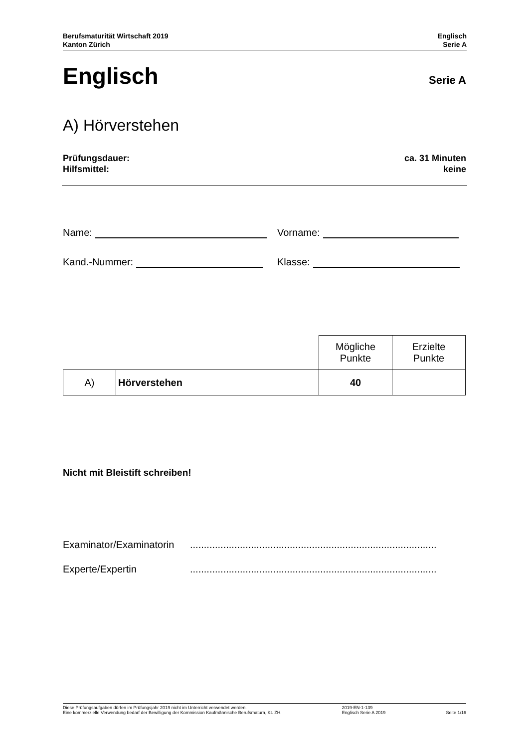Berufsmaturität Wirtschaft 2019
Kanton Zürich
Englisch
Serie A
Englisch
Serie A
A) Hörverstehen
Prüfungsdauer:
Hilfsmittel:
ca. 31 Minuten
keine
Name: Vorname:
Kand.-Nummer: Klasse:
| | | Mögliche Punkte | Erzielte Punkte |
| A) | Hörverstehen | 40 | |
Nicht mit Bleistift schreiben!
Examinator/Examinatorin.........................................................................................
Experte/Expertin.........................................................................................
Diese Prüfungsaufgaben dürfen im Prüfungsjahr 2019 nicht im Unterricht verwendet werden.
Eine kommerzielle Verwendung bedarf der Bewilligung der Kommission Kaufmännische Berufsmatura, Kt. ZH.
2019-EN-1-139
Englisch Serie A 2019
Seite 1/16